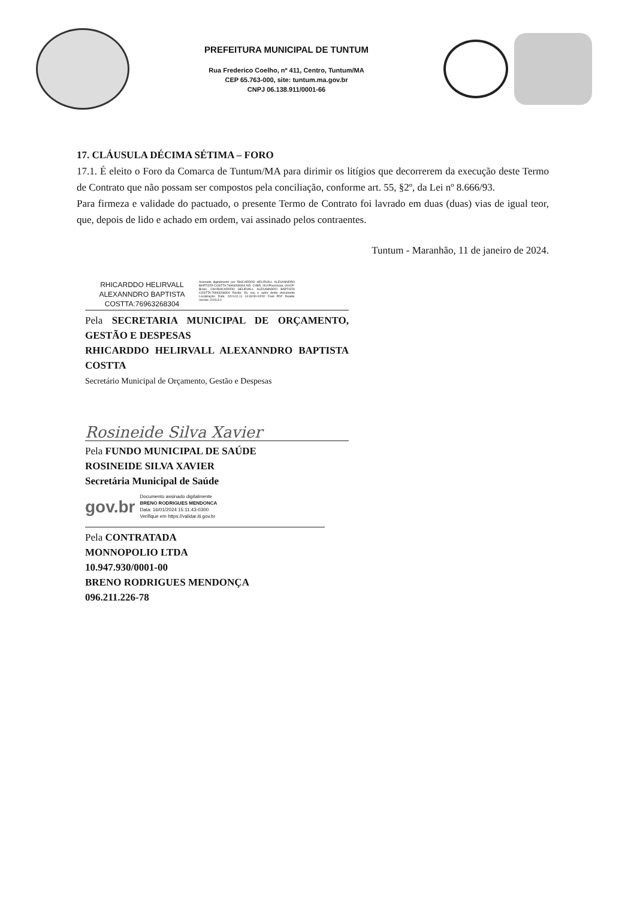PREFEITURA MUNICIPAL DE TUNTUM
Rua Frederico Coelho, nº 411, Centro, Tuntum/MA
CEP 65.763-000, site: tuntum.ma.gov.br
CNPJ 06.138.911/0001-66
17. CLÁUSULA DÉCIMA SÉTIMA – FORO
17.1. É eleito o Foro da Comarca de Tuntum/MA para dirimir os litígios que decorrerem da execução deste Termo de Contrato que não possam ser compostos pela conciliação, conforme art. 55, §2º, da Lei nº 8.666/93.
Para firmeza e validade do pactuado, o presente Termo de Contrato foi lavrado em duas (duas) vias de igual teor, que, depois de lido e achado em ordem, vai assinado pelos contraentes.
Tuntum - Maranhão, 11 de janeiro de 2024.
RHICARDDO HELIRVALL ALEXANNDRO BAPTISTA COSTTA:76963268304
Assinado digitalmente por RHICARDDO HELIRVALL ALEXANNDRO BAPTISTA COSTTA:76963268304 ND: C=BR, OU=Presencial, O=ICP-Brasil, CN=RHICARDDO HELIRVALL ALEXANNDRO BAPTISTA COSTTA:76963268304 Razão: Eu sou o autor deste documento Localização: Data: 2024.01.11 14:33:50-03'00' Foxit PDF Reader Versão: 2023.3.0
Pela SECRETARIA MUNICIPAL DE ORÇAMENTO, GESTÃO E DESPESAS
RHICARDDO HELIRVALL ALEXANNDRO BAPTISTA COSTTA
Secretário Municipal de Orçamento, Gestão e Despesas
Rosineide Silva Xavier
Pela FUNDO MUNICIPAL DE SAÚDE
ROSINEIDE SILVA XAVIER
Secretária Municipal de Saúde
gov.br
Documento assinado digitalmente
BRENO RODRIGUES MENDONCA
Data: 16/01/2024 15:11:43-0300
Verifique em https://validar.iti.gov.br
Pela CONTRATADA
MONNOPOLIO LTDA
10.947.930/0001-00
BRENO RODRIGUES MENDONÇA
096.211.226-78